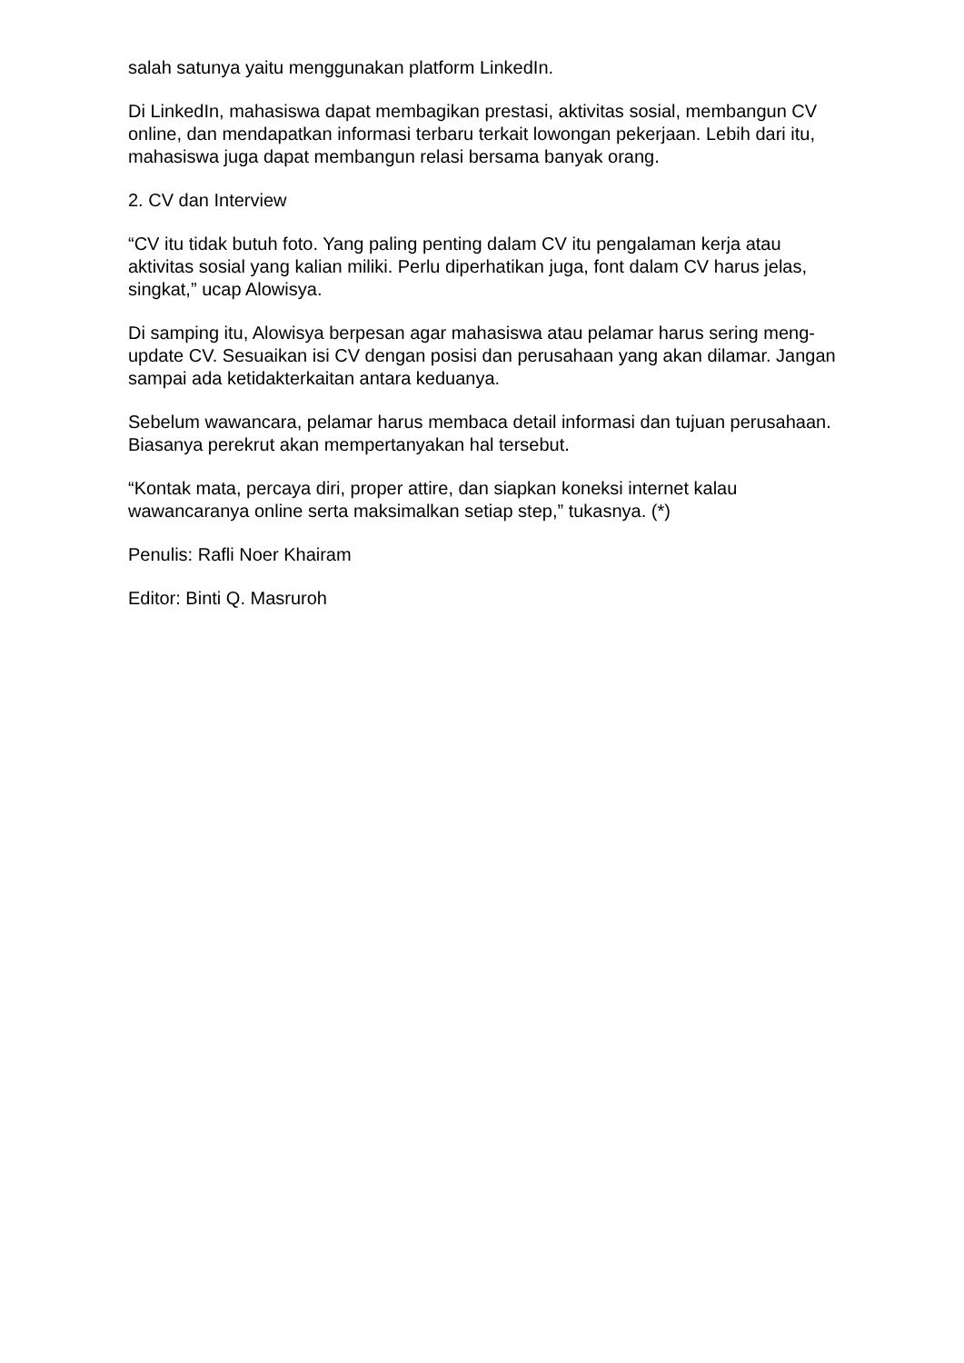salah satunya yaitu menggunakan platform LinkedIn.
Di LinkedIn, mahasiswa dapat membagikan prestasi, aktivitas sosial, membangun CV online, dan mendapatkan informasi terbaru terkait lowongan pekerjaan. Lebih dari itu, mahasiswa juga dapat membangun relasi bersama banyak orang.
2. CV dan Interview
“CV itu tidak butuh foto. Yang paling penting dalam CV itu pengalaman kerja atau aktivitas sosial yang kalian miliki. Perlu diperhatikan juga, font dalam CV harus jelas, singkat,” ucap Alowisya.
Di samping itu, Alowisya berpesan agar mahasiswa atau pelamar harus sering meng-update CV. Sesuaikan isi CV dengan posisi dan perusahaan yang akan dilamar. Jangan sampai ada ketidakterkaitan antara keduanya.
Sebelum wawancara, pelamar harus membaca detail informasi dan tujuan perusahaan. Biasanya perekrut akan mempertanyakan hal tersebut.
“Kontak mata, percaya diri, proper attire, dan siapkan koneksi internet kalau wawancaranya online serta maksimalkan setiap step,” tukasnya. (*)
Penulis: Rafli Noer Khairam
Editor: Binti Q. Masruroh